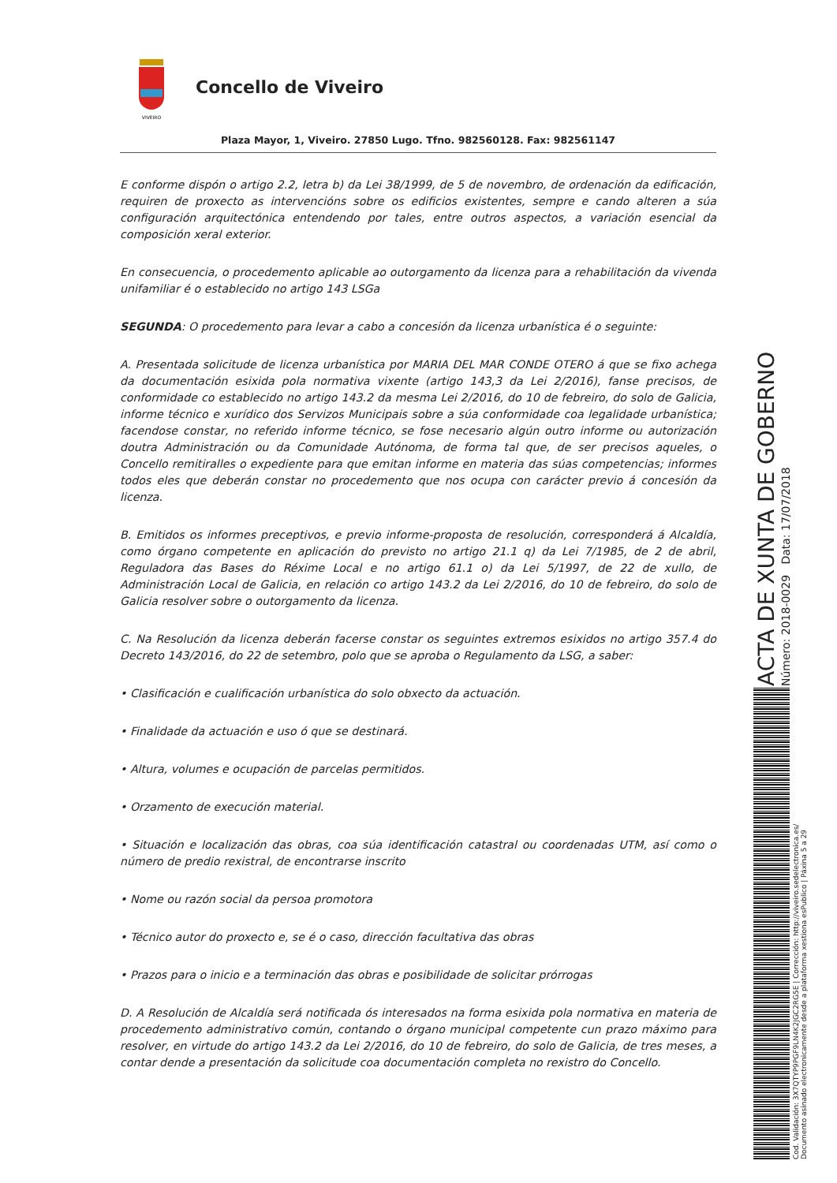VIVEIRO
Concello de Viveiro
Plaza Mayor, 1, Viveiro. 27850 Lugo. Tfno. 982560128. Fax: 982561147
E conforme dispón o artigo 2.2, letra b) da Lei 38/1999, de 5 de novembro, de ordenación da edificación, requiren de proxecto as intervencións sobre os edificios existentes, sempre e cando alteren a súa configuración arquitectónica entendendo por tales, entre outros aspectos, a variación esencial da composición xeral exterior.
En consecuencia, o procedemento aplicable ao outorgamento da licenza para a rehabilitación da vivenda unifamiliar é o establecido no artigo 143 LSGa
SEGUNDA: O procedemento para levar a cabo a concesión da licenza urbanística é o seguinte:
A. Presentada solicitude de licenza urbanística por MARIA DEL MAR CONDE OTERO á que se fixo achega da documentación esixida pola normativa vixente (artigo 143,3 da Lei 2/2016), fanse precisos, de conformidade co establecido no artigo 143.2 da mesma Lei 2/2016, do 10 de febreiro, do solo de Galicia, informe técnico e xurídico dos Servizos Municipais sobre a súa conformidade coa legalidade urbanística; facendose constar, no referido informe técnico, se fose necesario algún outro informe ou autorización doutra Administración ou da Comunidade Autónoma, de forma tal que, de ser precisos aqueles, o Concello remitiralles o expediente para que emitan informe en materia das súas competencias; informes todos eles que deberán constar no procedemento que nos ocupa con carácter previo á concesión da licenza.
B. Emitidos os informes preceptivos, e previo informe-proposta de resolución, corresponderá á Alcaldía, como órgano competente en aplicación do previsto no artigo 21.1 q) da Lei 7/1985, de 2 de abril, Reguladora das Bases do Réxime Local e no artigo 61.1 o) da Lei 5/1997, de 22 de xullo, de Administración Local de Galicia, en relación co artigo 143.2 da Lei 2/2016, do 10 de febreiro, do solo de Galicia resolver sobre o outorgamento da licenza.
C. Na Resolución da licenza deberán facerse constar os seguintes extremos esixidos no artigo 357.4 do Decreto 143/2016, do 22 de setembro, polo que se aproba o Regulamento da LSG, a saber:
• Clasificación e cualificación urbanística do solo obxecto da actuación.
• Finalidade da actuación e uso ó que se destinará.
• Altura, volumes e ocupación de parcelas permitidos.
• Orzamento de execución material.
• Situación e localización das obras, coa súa identificación catastral ou coordenadas UTM, así como o número de predio rexistral, de encontrarse inscrito
• Nome ou razón social da persoa promotora
• Técnico autor do proxecto e, se é o caso, dirección facultativa das obras
• Prazos para o inicio e a terminación das obras e posibilidade de solicitar prórrogas
D. A Resolución de Alcaldía será notificada ós interesados na forma esixida pola normativa en materia de procedemento administrativo común, contando o órgano municipal competente cun prazo máximo para resolver, en virtude do artigo 143.2 da Lei 2/2016, do 10 de febreiro, do solo de Galicia, de tres meses, a contar dende a presentación da solicitude coa documentación completa no rexistro do Concello.
ACTA DE XUNTA DE GOBERNO
Número: 2018-0029 Data: 17/07/2018
Cod. Validación: 3X7QTYP9PGF9LN4K2JGC2RG5E | Corrección: http://viveiro.sedelectronica.es/
Documento asinado electronicamente desde a plataforma xestiona esPublico | Páxina 5 a 29